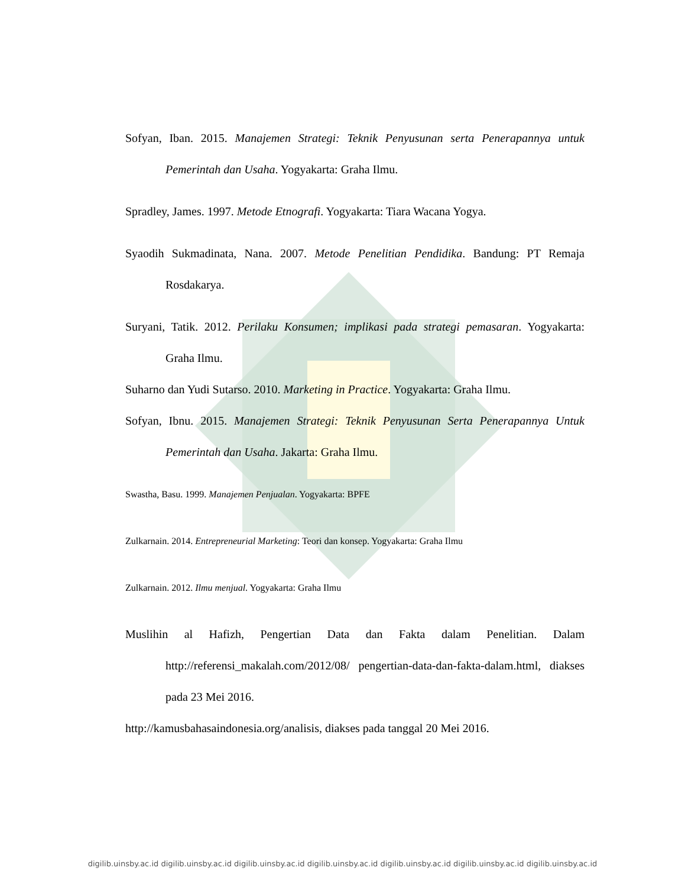Sofyan, Iban. 2015. Manajemen Strategi: Teknik Penyusunan serta Penerapannya untuk Pemerintah dan Usaha. Yogyakarta: Graha Ilmu.
Spradley, James. 1997. Metode Etnografi. Yogyakarta: Tiara Wacana Yogya.
Syaodih Sukmadinata, Nana. 2007. Metode Penelitian Pendidika. Bandung: PT Remaja Rosdakarya.
Suryani, Tatik. 2012. Perilaku Konsumen; implikasi pada strategi pemasaran. Yogyakarta: Graha Ilmu.
Suharno dan Yudi Sutarso. 2010. Marketing in Practice. Yogyakarta: Graha Ilmu.
Sofyan, Ibnu. 2015. Manajemen Strategi: Teknik Penyusunan Serta Penerapannya Untuk Pemerintah dan Usaha. Jakarta: Graha Ilmu.
Swastha, Basu. 1999. Manajemen Penjualan. Yogyakarta: BPFE
Zulkarnain. 2014. Entrepreneurial Marketing: Teori dan konsep. Yogyakarta: Graha Ilmu
Zulkarnain. 2012. Ilmu menjual. Yogyakarta: Graha Ilmu
Muslihin al Hafizh, Pengertian Data dan Fakta dalam Penelitian. Dalam http://referensi_makalah.com/2012/08/ pengertian-data-dan-fakta-dalam.html, diakses pada 23 Mei 2016.
http://kamusbahasaindonesia.org/analisis, diakses pada tanggal 20 Mei 2016.
digilib.uinsby.ac.id digilib.uinsby.ac.id digilib.uinsby.ac.id digilib.uinsby.ac.id digilib.uinsby.ac.id digilib.uinsby.ac.id digilib.uinsby.ac.id